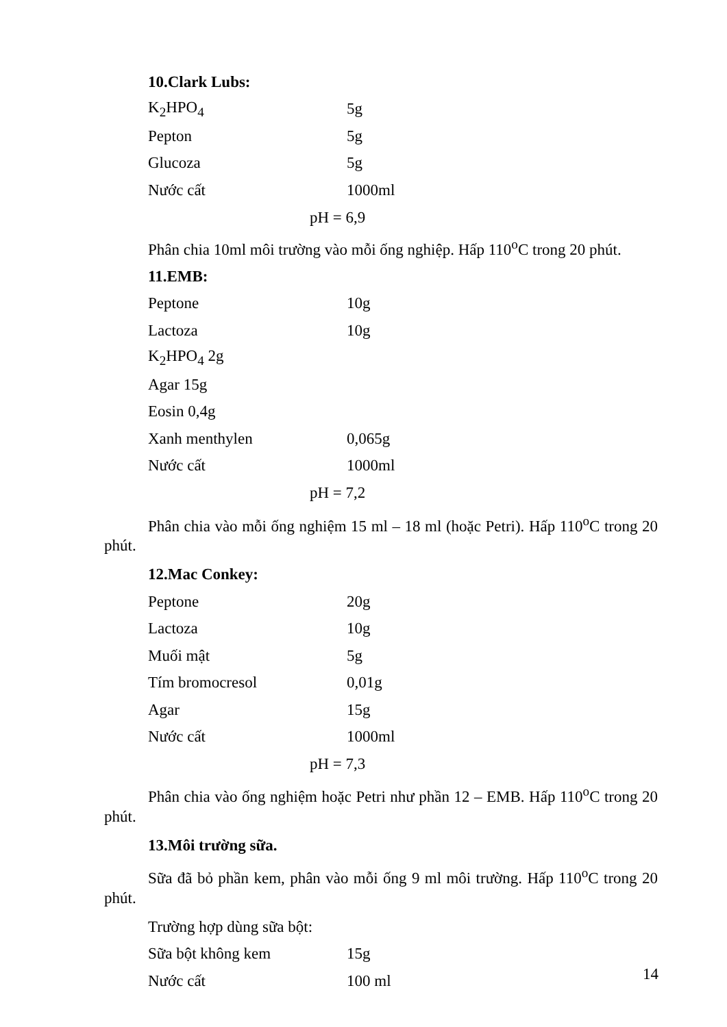10.Clark Lubs:
| K<sub>2</sub>HPO<sub>4</sub> | 5g |
| Pepton | 5g |
| Glucoza | 5g |
| Nước cất | 1000ml |
pH = 6,9
Phân chia 10ml môi trường vào mỗi ống nghiệp. Hấp 110<sup>o</sup>C trong 20 phút.
11.EMB:
| Peptone | 10g |
| Lactoza | 10g |
| K<sub>2</sub>HPO<sub>4</sub> 2g | |
| Agar 15g | |
| Eosin 0,4g | |
| Xanh menthylen | 0,065g |
| Nước cất | 1000ml |
pH = 7,2
Phân chia vào mỗi ống nghiệm 15 ml – 18 ml (hoặc Petri). Hấp 110<sup>o</sup>C trong 20 phút.
12.Mac Conkey:
| Peptone | 20g |
| Lactoza | 10g |
| Muối mật | 5g |
| Tím bromocresol | 0,01g |
| Agar | 15g |
| Nước cất | 1000ml |
pH = 7,3
Phân chia vào ống nghiệm hoặc Petri như phần 12 – EMB. Hấp 110<sup>o</sup>C trong 20 phút.
13.Môi trường sữa.
Sữa đã bỏ phần kem, phân vào mỗi ống 9 ml môi trường. Hấp 110<sup>o</sup>C trong 20 phút.
Trường hợp dùng sữa bột:
| Sữa bột không kem | 15g |
| Nước cất | 100 ml |
14